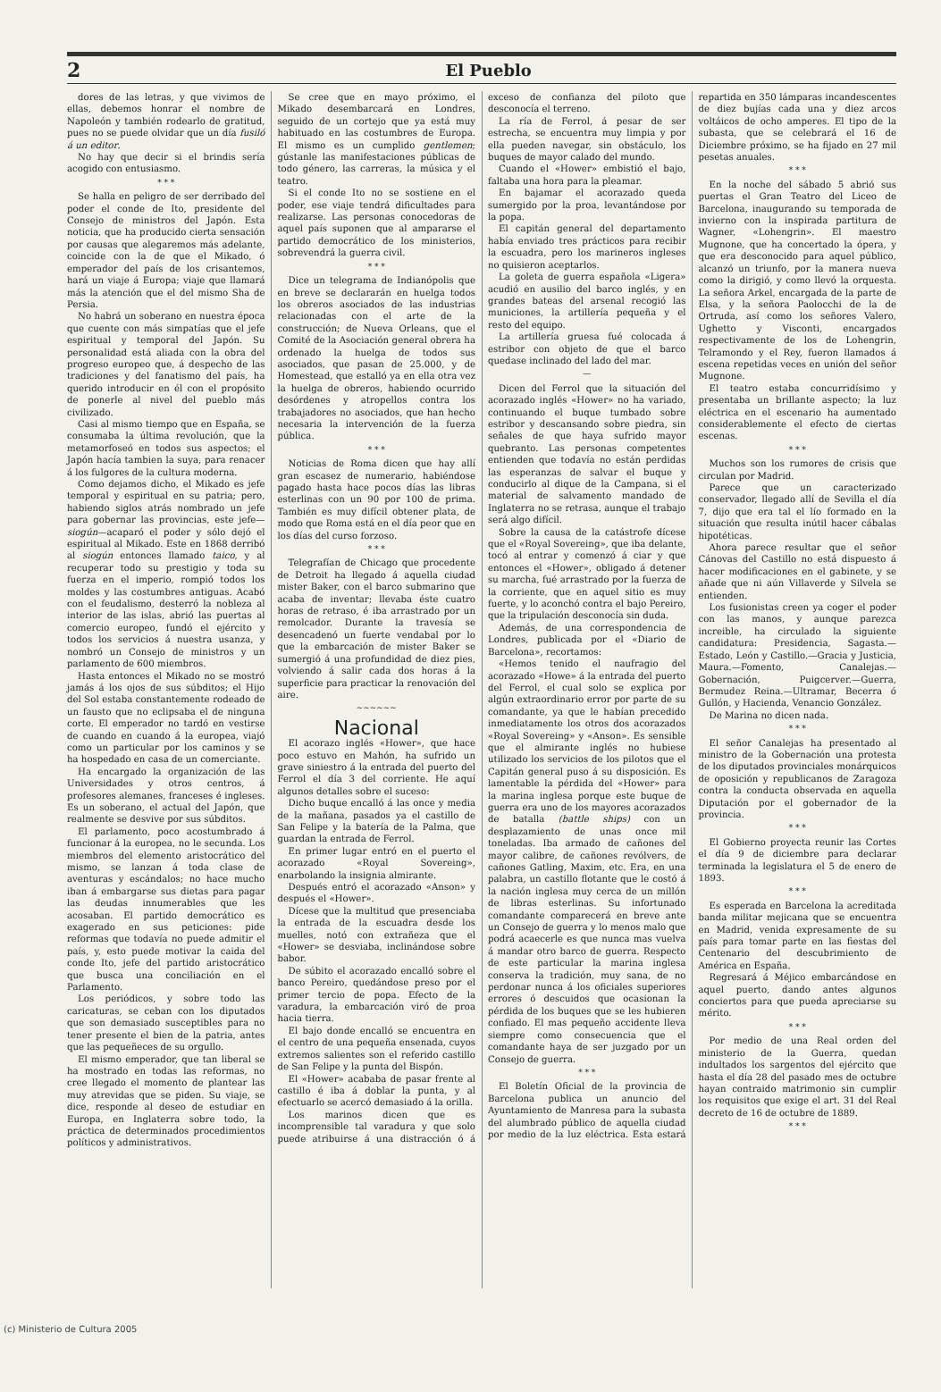2 El Pueblo
dores de las letras, y que vivimos de ellas, debemos honrar el nombre de Napoleón y también rodearlo de gratitud, pues no se puede olvidar que un día fusiló á un editor.
No hay que decir si el brindis sería acogido con entusiasmo.
* * *
Se halla en peligro de ser derribado del poder el conde de Ito, presidente del Consejo de ministros del Japón. Esta noticia, que ha producido cierta sensación por causas que alegaremos más adelante, coincide con la de que el Mikado, ó emperador del país de los crisantemos, hará un viaje á Europa; viaje que llamará más la atención que el del mismo Sha de Persia.
No habrá un soberano en nuestra época que cuente con más simpatías que el jefe espiritual y temporal del Japón. Su personalidad está aliada con la obra del progreso europeo que, á despecho de las tradiciones y del fanatismo del país, ha querido introducir en él con el propósito de ponerle al nivel del pueblo más civilizado.
Casi al mismo tiempo que en España, se consumaba la última revolución, que la metamorfoseó en todos sus aspectos; el Japón hacía tambien la suya, para renacer á los fulgores de la cultura moderna.
Como dejamos dicho, el Mikado es jefe temporal y espiritual en su patria; pero, habiendo siglos atrás nombrado un jefe para gobernar las provincias, este jefe—siogún—acaparó el poder y sólo dejó el espiritual al Mikado. Este en 1868 derribó al siogún entonces llamado taico, y al recuperar todo su prestigio y toda su fuerza en el imperio, rompió todos los moldes y las costumbres antiguas. Acabó con el feudalismo, desterró la nobleza al interior de las islas, abrió las puertas al comercio europeo, fundó el ejército y todos los servicios á nuestra usanza, y nombró un Consejo de ministros y un parlamento de 600 miembros.
Hasta entonces el Mikado no se mostró jamás á los ojos de sus súbditos; el Hijo del Sol estaba constantemente rodeado de un fausto que no eclipsaba el de ninguna corte. El emperador no tardó en vestirse de cuando en cuando á la europea, viajó como un particular por los caminos y se ha hospedado en casa de un comerciante.
Ha encargado la organización de las Universidades y otros centros, á profesores alemanes, franceses é ingleses. Es un soberano, el actual del Japón, que realmente se desvive por sus súbditos.
El parlamento, poco acostumbrado á funcionar á la europea, no le secunda. Los miembros del elemento aristocrático del mismo, se lanzan á toda clase de aventuras y escándalos; no hace mucho iban á embargarse sus dietas para pagar las deudas innumerables que les acosaban. El partido democrático es exagerado en sus peticiones: pide reformas que todavía no puede admitir el país, y, esto puede motivar la caida del conde Ito, jefe del partido aristocrático que busca una conciliación en el Parlamento.
Los periódicos, y sobre todo las caricaturas, se ceban con los diputados que son demasiado susceptibles para no tener presente el bien de la patria, antes que las pequeñeces de su orgullo.
El mismo emperador, que tan liberal se ha mostrado en todas las reformas, no cree llegado el momento de plantear las muy atrevidas que se piden. Su viaje, se dice, responde al deseo de estudiar en Europa, en Inglaterra sobre todo, la práctica de determinados procedimientos políticos y administrativos.
Se cree que en mayo próximo, el Mikado desembarcará en Londres, seguido de un cortejo que ya está muy habituado en las costumbres de Europa. El mismo es un cumplido gentlemen; gústanle las manifestaciones públicas de todo género, las carreras, la música y el teatro.
Si el conde Ito no se sostiene en el poder, ese viaje tendrá dificultades para realizarse. Las personas conocedoras de aquel país suponen que al ampararse el partido democrático de los ministerios, sobrevendrá la guerra civil.
* * *
Dice un telegrama de Indianópolis que en breve se declararán en huelga todos los obreros asociados de las industrias relacionadas con el arte de la construcción; de Nueva Orleans, que el Comité de la Asociación general obrera ha ordenado la huelga de todos sus asociados, que pasan de 25.000, y de Homestead, que estalló ya en ella otra vez la huelga de obreros, habiendo ocurrido desórdenes y atropellos contra los trabajadores no asociados, que han hecho necesaria la intervención de la fuerza pública.
* * *
Noticias de Roma dicen que hay allí gran escasez de numerario, habiéndose pagado hasta hace pocos días las libras esterlinas con un 90 por 100 de prima. También es muy difícil obtener plata, de modo que Roma está en el día peor que en los días del curso forzoso.
* * *
Telegrafían de Chicago que procedente de Detroit ha llegado á aquella ciudad mister Baker, con el barco submarino que acaba de inventar; llevaba éste cuatro horas de retraso, é iba arrastrado por un remolcador. Durante la travesía se desencadenó un fuerte vendabal por lo que la embarcación de mister Baker se sumergió á una profundidad de diez pies, volviendo á salir cada dos horas á la superficie para practicar la renovación del aire.
~~~~~~
Nacional
El acorazo inglés «Hower», que hace poco estuvo en Mahón, ha sufrido un grave siniestro á la entrada del puerto del Ferrol el día 3 del corriente. He aquí algunos detalles sobre el suceso:
Dicho buque encalló á las once y media de la mañana, pasados ya el castillo de San Felipe y la batería de la Palma, que guardan la entrada de Ferrol.
En primer lugar entró en el puerto el acorazado «Royal Sovereing», enarbolando la insignia almirante.
Después entró el acorazado «Anson» y después el «Hower».
Dícese que la multitud que presenciaba la entrada de la escuadra desde los muelles, notó con extrañeza que el «Hower» se desviaba, inclinándose sobre babor.
De súbito el acorazado encalló sobre el banco Pereiro, quedándose preso por el primer tercio de popa. Efecto de la varadura, la embarcación viró de proa hacia tierra.
El bajo donde encalló se encuentra en el centro de una pequeña ensenada, cuyos extremos salientes son el referido castillo de San Felipe y la punta del Bispón.
El «Hower» acababa de pasar frente al castillo é iba á doblar la punta, y al efectuarlo se acercó demasiado á la orilla.
Los marinos dicen que es incomprensible tal varadura y que solo puede atribuirse á una distracción ó á exceso de confianza del piloto que desconocía el terreno.
La ría de Ferrol, á pesar de ser estrecha, se encuentra muy limpia y por ella pueden navegar, sin obstáculo, los buques de mayor calado del mundo.
Cuando el «Hower» embistió el bajo, faltaba una hora para la pleamar.
En bajamar el acorazado queda sumergido por la proa, levantándose por la popa.
El capitán general del departamento había enviado tres prácticos para recibir la escuadra, pero los marineros ingleses no quisieron aceptarlos.
La goleta de guerra española «Ligera» acudió en ausilio del barco inglés, y en grandes bateas del arsenal recogió las municiones, la artillería pequeña y el resto del equipo.
La artillería gruesa fué colocada á estribor con objeto de que el barco quedase inclinado del lado del mar.
—
Dicen del Ferrol que la situación del acorazado inglés «Hower» no ha variado, continuando el buque tumbado sobre estribor y descansando sobre piedra, sin señales de que haya sufrido mayor quebranto. Las personas competentes entienden que todavía no están perdidas las esperanzas de salvar el buque y conducirlo al dique de la Campana, si el material de salvamento mandado de Inglaterra no se retrasa, aunque el trabajo será algo difícil.
Sobre la causa de la catástrofe dícese que el «Royal Sovereing», que iba delante, tocó al entrar y comenzó á ciar y que entonces el «Hower», obligado á detener su marcha, fué arrastrado por la fuerza de la corriente, que en aquel sitio es muy fuerte, y lo aconchó contra el bajo Pereiro, que la tripulación desconocía sin duda.
Además, de una correspondencia de Londres, publicada por el «Diario de Barcelona», recortamos:
«Hemos tenido el naufragio del acorazado «Howe» á la entrada del puerto del Ferrol, el cual solo se explica por algún extraordinario error por parte de su comandante, ya que le habían precedido inmediatamente los otros dos acorazados «Royal Sovereing» y «Anson». Es sensible que el almirante inglés no hubiese utilizado los servicios de los pilotos que el Capitán general puso á su disposición. Es lamentable la pérdida del «Hower» para la marina inglesa porque este buque de guerra era uno de los mayores acorazados de batalla (battle ships) con un desplazamiento de unas once mil toneladas. Iba armado de cañones del mayor calibre, de cañones revólvers, de cañones Gatling, Maxim, etc. Era, en una palabra, un castillo flotante que le costó á la nación inglesa muy cerca de un millón de libras esterlinas. Su infortunado comandante comparecerá en breve ante un Consejo de guerra y lo menos malo que podrá acaecerle es que nunca mas vuelva á mandar otro barco de guerra. Respecto de este particular la marina inglesa conserva la tradición, muy sana, de no perdonar nunca á los oficiales superiores errores ó descuidos que ocasionan la pérdida de los buques que se les hubieren confiado. El mas pequeño accidente lleva siempre como consecuencia que el comandante haya de ser juzgado por un Consejo de guerra.
* * *
El Boletín Oficial de la provincia de Barcelona publica un anuncio del Ayuntamiento de Manresa para la subasta del alumbrado público de aquella ciudad por medio de la luz eléctrica. Esta estará repartida en 350 lámparas incandescentes de diez bujías cada una y diez arcos voltáicos de ocho amperes. El tipo de la subasta, que se celebrará el 16 de Diciembre próximo, se ha fijado en 27 mil pesetas anuales.
* * *
En la noche del sábado 5 abrió sus puertas el Gran Teatro del Liceo de Barcelona, inaugurando su temporada de invierno con la inspirada partitura de Wagner, «Lohengrin». El maestro Mugnone, que ha concertado la ópera, y que era desconocido para aquel público, alcanzó un triunfo, por la manera nueva como la dirigió, y como llevó la orquesta. La señora Arkel, encargada de la parte de Elsa, y la señora Paolocchi de la de Ortruda, así como los señores Valero, Ughetto y Visconti, encargados respectivamente de los de Lohengrin, Telramondo y el Rey, fueron llamados á escena repetidas veces en unión del señor Mugnone.
El teatro estaba concurridísimo y presentaba un brillante aspecto; la luz eléctrica en el escenario ha aumentado considerablemente el efecto de ciertas escenas.
* * *
Muchos son los rumores de crisis que circulan por Madrid.
Parece que un caracterizado conservador, llegado allí de Sevilla el día 7, dijo que era tal el lío formado en la situación que resulta inútil hacer cábalas hipotéticas.
Ahora parece resultar que el señor Cánovas del Castillo no está dispuesto á hacer modificaciones en el gabinete, y se añade que ni aún Villaverde y Silvela se entienden.
Los fusionistas creen ya coger el poder con las manos, y aunque parezca increible, ha circulado la siguiente candidatura: Presidencia, Sagasta.—Estado, León y Castillo.—Gracia y Justicia, Maura.—Fomento, Canalejas.—Gobernación, Puigcerver.—Guerra, Bermudez Reina.—Ultramar, Becerra ó Gullón, y Hacienda, Venancio González.
De Marina no dicen nada.
* * *
El señor Canalejas ha presentado al ministro de la Gobernación una protesta de los diputados provinciales monárquicos de oposición y republicanos de Zaragoza contra la conducta observada en aquella Diputación por el gobernador de la provincia.
* * *
El Gobierno proyecta reunir las Cortes el día 9 de diciembre para declarar terminada la legislatura el 5 de enero de 1893.
* * *
Es esperada en Barcelona la acreditada banda militar mejicana que se encuentra en Madrid, venida expresamente de su país para tomar parte en las fiestas del Centenario del descubrimiento de América en España.
Regresará á Méjico embarcándose en aquel puerto, dando antes algunos conciertos para que pueda apreciarse su mérito.
* * *
Por medio de una Real orden del ministerio de la Guerra, quedan indultados los sargentos del ejército que hasta el día 28 del pasado mes de octubre hayan contraido matrimonio sin cumplir los requisitos que exige el art. 31 del Real decreto de 16 de octubre de 1889.
* * *
(c) Ministerio de Cultura 2005